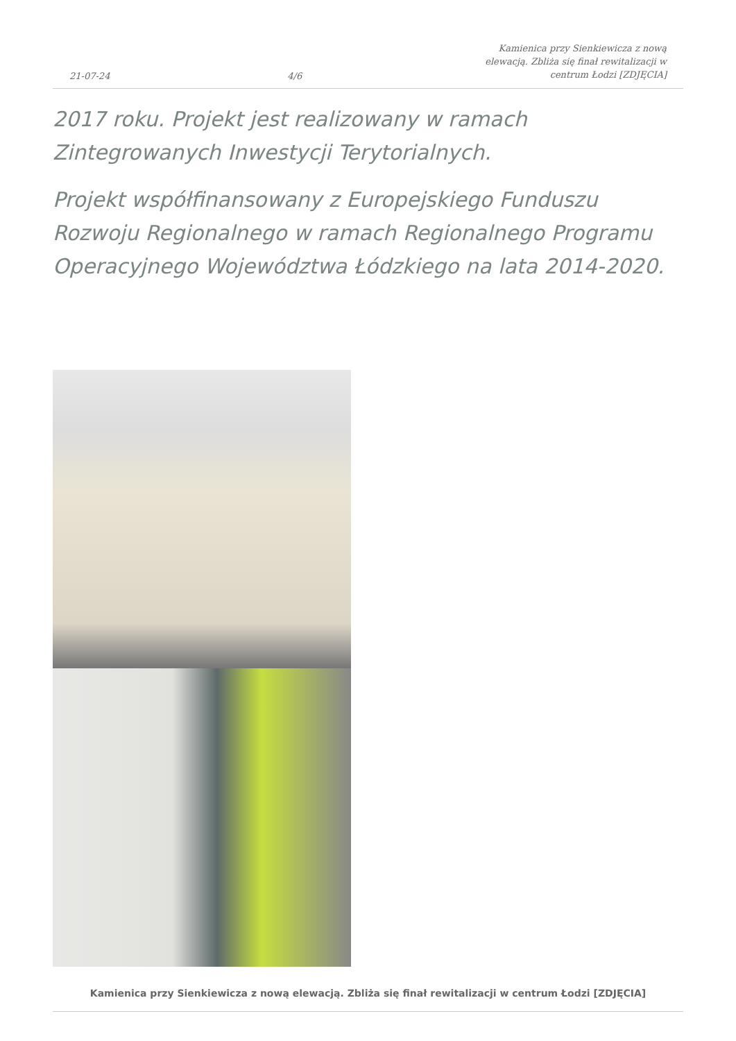21-07-24 4/6 Kamienica przy Sienkiewicza z nową elewacją. Zbliża się finał rewitalizacji w centrum Łodzi [ZDJĘCIA]
2017 roku. Projekt jest realizowany w ramach Zintegrowanych Inwestycji Terytorialnych.
Projekt współfinansowany z Europejskiego Funduszu Rozwoju Regionalnego w ramach Regionalnego Programu Operacyjnego Województwa Łódzkiego na lata 2014-2020.
Kamienica przy Sienkiewicza z nową elewacją. Zbliża się finał rewitalizacji w centrum Łodzi [ZDJĘCIA]